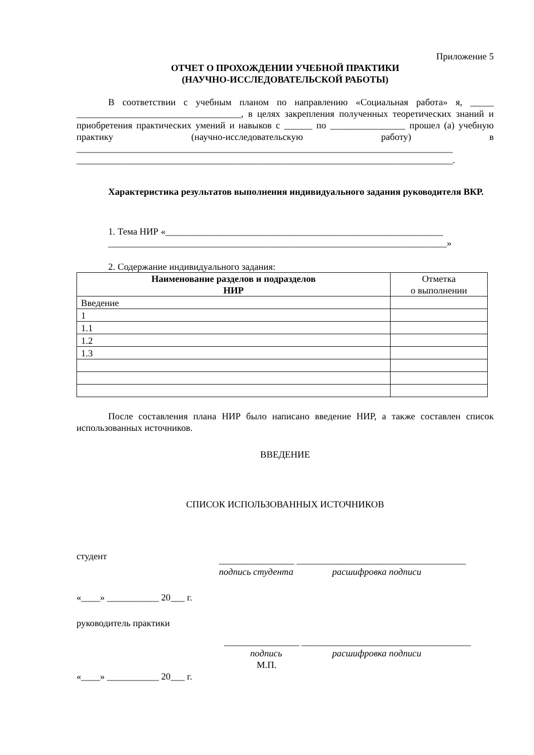Приложение 5
ОТЧЕТ О ПРОХОЖДЕНИИ УЧЕБНОЙ ПРАКТИКИ
(НАУЧНО-ИССЛЕДОВАТЕЛЬСКОЙ РАБОТЫ)
В соответствии с учебным планом по направлению «Социальная работа» я, _____ ___________________________________, в целях закрепления полученных теоретических знаний и приобретения практических умений и навыков с ______ по ________________ прошел (а) учебную практику (научно-исследовательскую работу) в ________________________________________________________________________________ ________________________________________________________________________________.
Характеристика результатов выполнения индивидуального задания руководителя ВКР.
1. Тема НИР «___________________________________________________________
________________________________________________________________________»
2. Содержание индивидуального задания:
| Наименование разделов и подразделов НИР | Отметка о выполнении |
| --- | --- |
| Введение | |
| 1 | |
| 1.1 | |
| 1.2 | |
| 1.3 | |
После составления плана НИР было написано введение НИР, а также составлен список использованных источников.
ВВЕДЕНИЕ
СПИСОК ИСПОЛЬЗОВАННЫХ ИСТОЧНИКОВ
студент ________________ ____________________________________
подпись студента расшифровка подписи
«____» ___________ 20___ г.
руководитель практики
________________ ____________________________________
подпись расшифровка подписи
М.П.
«____» ___________ 20___ г.